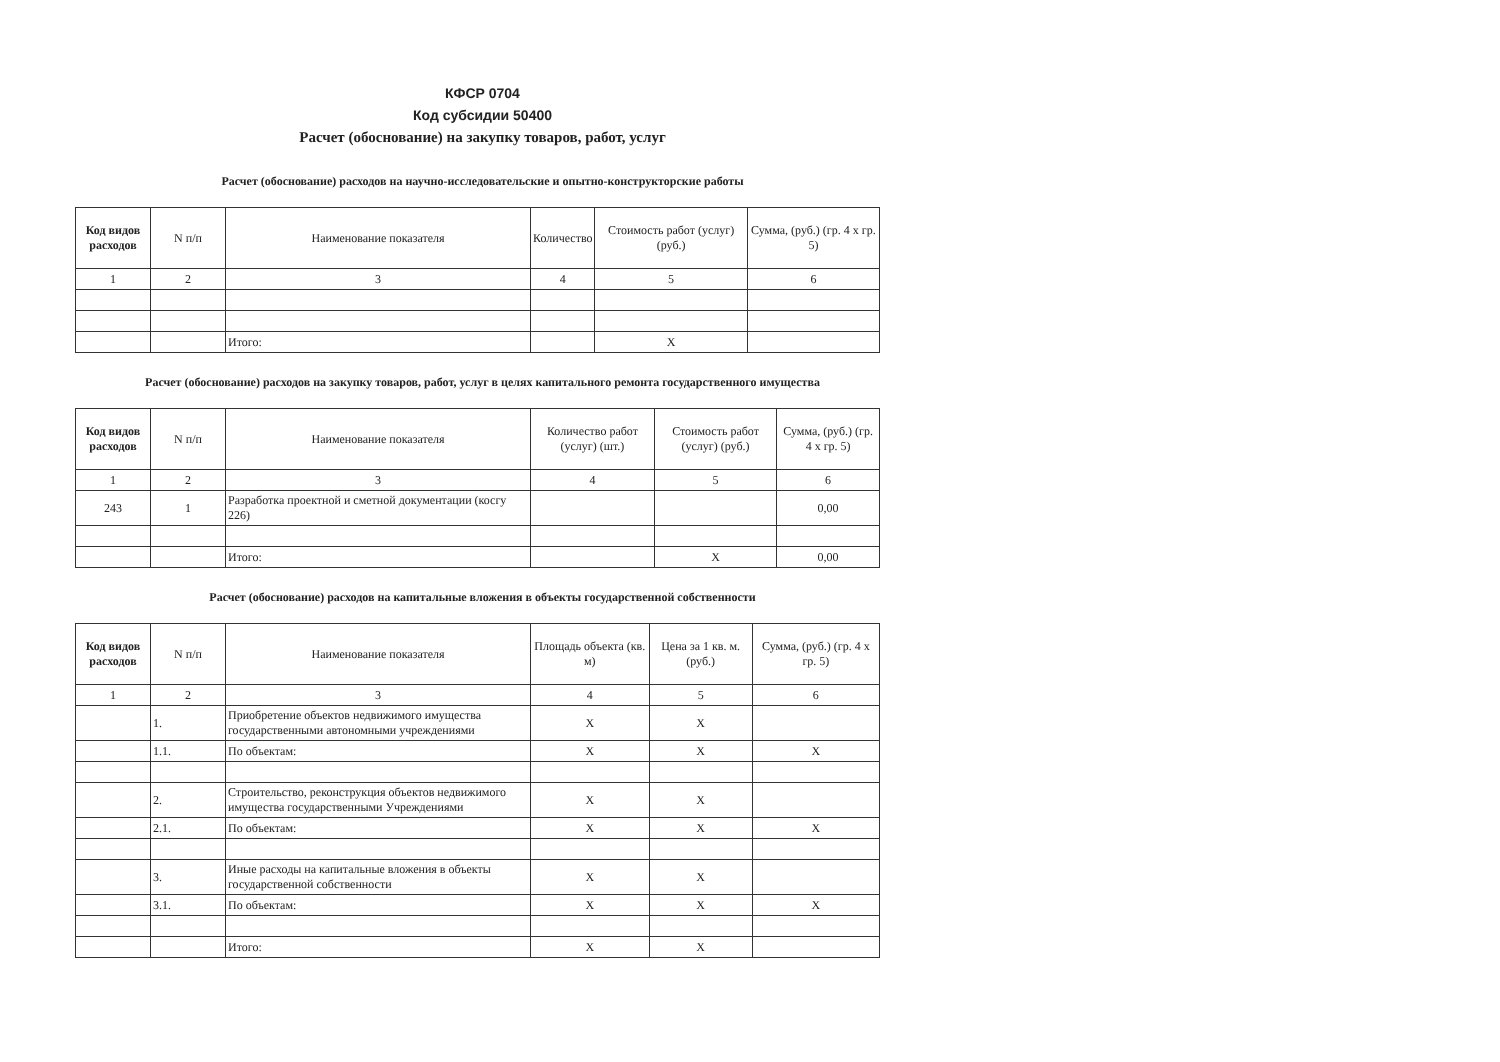КФСР 0704
Код субсидии 50400
Расчет (обоснование) на закупку товаров, работ, услуг
Расчет (обоснование) расходов на научно-исследовательские и опытно-конструкторские работы
| Код видов расходов | N п/п | Наименование показателя | Количество | Стоимость работ (услуг) (руб.) | Сумма, (руб.) (гр. 4 x гр. 5) |
| --- | --- | --- | --- | --- | --- |
| 1 | 2 | 3 | 4 | 5 | 6 |
| | | Итого: | | X | |
Расчет (обоснование) расходов на закупку товаров, работ, услуг в целях капитального ремонта государственного имущества
| Код видов расходов | N п/п | Наименование показателя | Количество работ (услуг) (шт.) | Стоимость работ (услуг) (руб.) | Сумма, (руб.) (гр. 4 x гр. 5) |
| --- | --- | --- | --- | --- | --- |
| 1 | 2 | 3 | 4 | 5 | 6 |
| 243 | 1 | Разработка проектной и сметной документации (косгу 226) | | | 0,00 |
| | | Итого: | | X | 0,00 |
Расчет (обоснование) расходов на капитальные вложения в объекты государственной собственности
| Код видов расходов | N п/п | Наименование показателя | Площадь объекта (кв. м) | Цена за 1 кв. м. (руб.) | Сумма, (руб.) (гр. 4 x гр. 5) |
| --- | --- | --- | --- | --- | --- |
| 1 | 2 | 3 | 4 | 5 | 6 |
| | 1. | Приобретение объектов недвижимого имущества государственными автономными учреждениями | X | X | |
| | 1.1. | По объектам: | X | X | X |
| | 2. | Строительство, реконструкция объектов недвижимого имущества государственными Учреждениями | X | X | |
| | 2.1. | По объектам: | X | X | X |
| | 3. | Иные расходы на капитальные вложения в объекты государственной собственности | X | X | |
| | 3.1. | По объектам: | X | X | X |
| | | Итого: | X | X | |